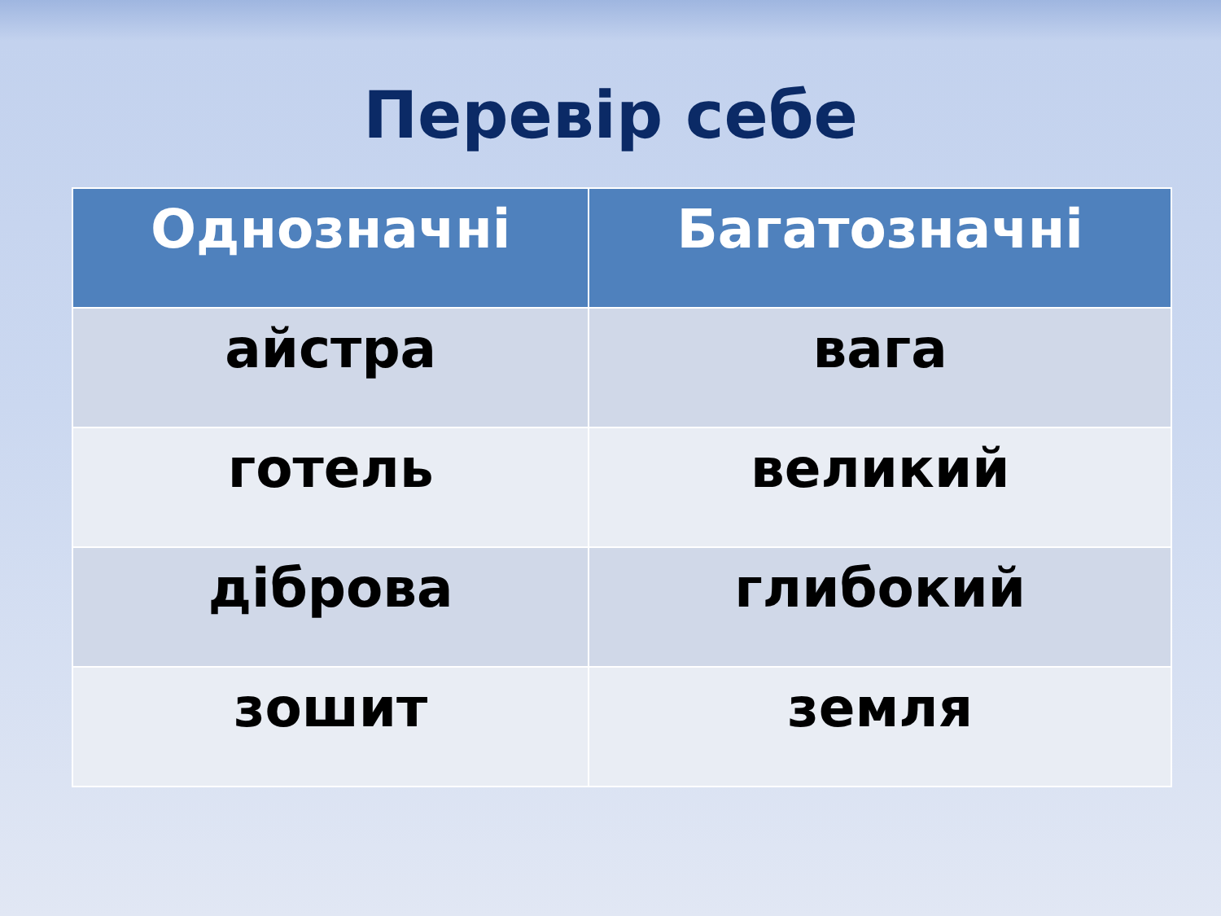Перевір себе
| Однозначні | Багатозначні |
| --- | --- |
| айстра | вага |
| готель | великий |
| діброва | глибокий |
| зошит | земля |